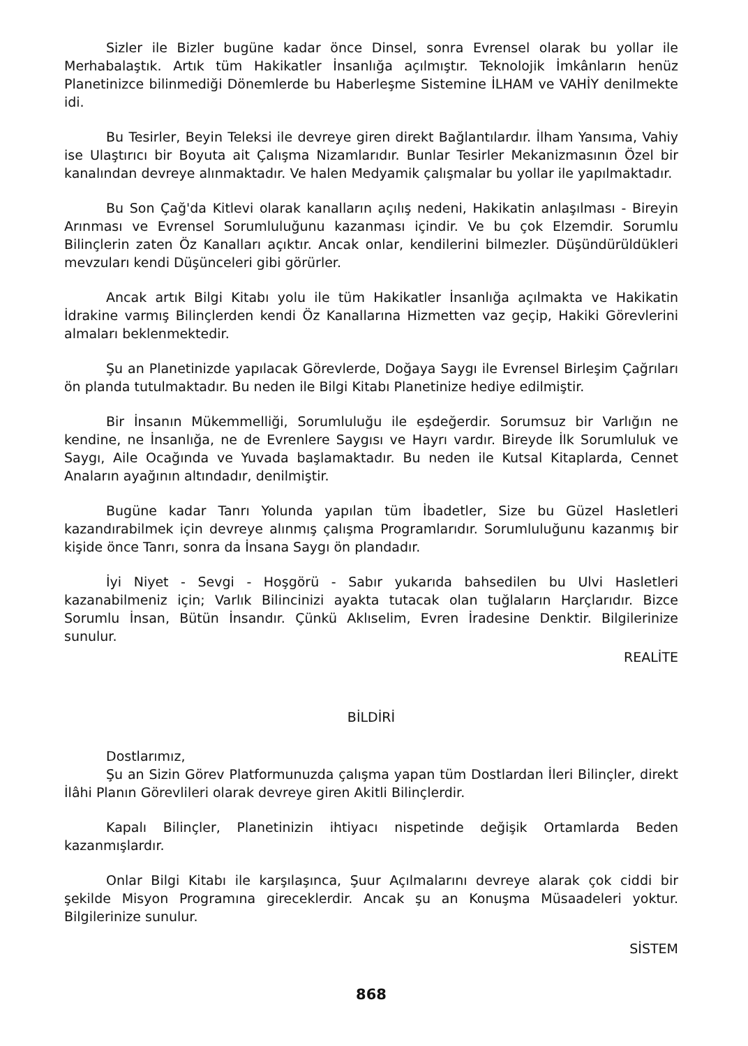Sizler ile Bizler bugüne kadar önce Dinsel, sonra Evrensel olarak bu yollar ile Merhabalaştık. Artık tüm Hakikatler İnsanlığa açılmıştır. Teknolojik İmkânların henüz Planetinizce bilinmediği Dönemlerde bu Haberleşme Sistemine İLHAM ve VAHİY denilmekte idi.
Bu Tesirler, Beyin Teleksi ile devreye giren direkt Bağlantılardır. İlham Yansıma, Vahiy ise Ulaştırıcı bir Boyuta ait Çalışma Nizamlarıdır. Bunlar Tesirler Mekanizmasının Özel bir kanalından devreye alınmaktadır. Ve halen Medyamik çalışmalar bu yollar ile yapılmaktadır.
Bu Son Çağ'da Kitlevi olarak kanalların açılış nedeni, Hakikatin anlaşılması - Bireyin Arınması ve Evrensel Sorumluluğunu kazanması içindir. Ve bu çok Elzemdir. Sorumlu Bilinçlerin zaten Öz Kanalları açıktır. Ancak onlar, kendilerini bilmezler. Düşündürüldükleri mevzuları kendi Düşünceleri gibi görürler.
Ancak artık Bilgi Kitabı yolu ile tüm Hakikatler İnsanlığa açılmakta ve Hakikatin İdrakine varmış Bilinçlerden kendi Öz Kanallarına Hizmetten vaz geçip, Hakiki Görevlerini almaları beklenmektedir.
Şu an Planetinizde yapılacak Görevlerde, Doğaya Saygı ile Evrensel Birleşim Çağrıları ön planda tutulmaktadır. Bu neden ile Bilgi Kitabı Planetinize hediye edilmiştir.
Bir İnsanın Mükemmelliği, Sorumluluğu ile eşdeğerdir. Sorumsuz bir Varlığın ne kendine, ne İnsanlığa, ne de Evrenlere Saygısı ve Hayrı vardır. Bireyde İlk Sorumluluk ve Saygı, Aile Ocağında ve Yuvada başlamaktadır. Bu neden ile Kutsal Kitaplarda, Cennet Anaların ayağının altındadır, denilmiştir.
Bugüne kadar Tanrı Yolunda yapılan tüm İbadetler, Size bu Güzel Hasletleri kazandırabilmek için devreye alınmış çalışma Programlarıdır. Sorumluluğunu kazanmış bir kişide önce Tanrı, sonra da İnsana Saygı ön plandadır.
İyi Niyet - Sevgi - Hoşgörü - Sabır yukarıda bahsedilen bu Ulvi Hasletleri kazanabilmeniz için; Varlık Bilincinizi ayakta tutacak olan tuğlaların Harçlarıdır. Bizce Sorumlu İnsan, Bütün İnsandır. Çünkü Aklıselim, Evren İradesine Denktir. Bilgilerinize sunulur.
REALİTE
BİLDİRİ
Dostlarımız,
Şu an Sizin Görev Platformunuzda çalışma yapan tüm Dostlardan İleri Bilinçler, direkt İlâhi Planın Görevlileri olarak devreye giren Akitli Bilinçlerdir.
Kapalı Bilinçler, Planetinizin ihtiyacı nispetinde değişik Ortamlarda Beden kazanmışlardır.
Onlar Bilgi Kitabı ile karşılaşınca, Şuur Açılmalarını devreye alarak çok ciddi bir şekilde Misyon Programına gireceklerdir. Ancak şu an Konuşma Müsaadeleri yoktur. Bilgilerinize sunulur.
SİSTEM
868